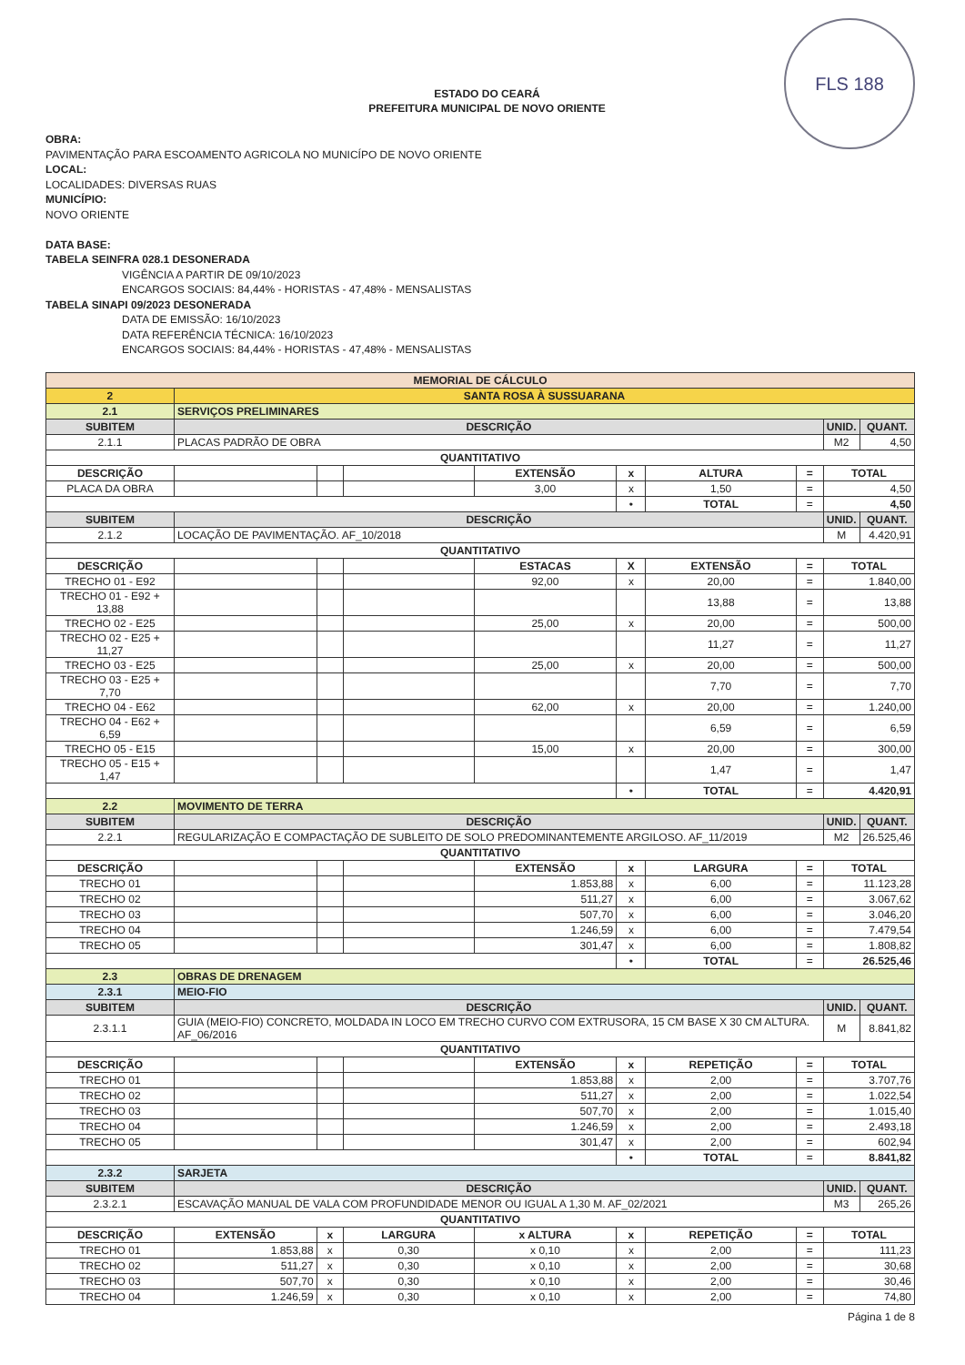FLS 188
ESTADO DO CEARÁ
PREFEITURA MUNICIPAL DE NOVO ORIENTE
OBRA:
PAVIMENTAÇÃO PARA ESCOAMENTO AGRICOLA NO MUNICÍPO DE NOVO ORIENTE
LOCAL:
LOCALIDADES: DIVERSAS RUAS
MUNICÍPIO:
NOVO ORIENTE
DATA BASE:
TABELA SEINFRA 028.1 DESONERADA
VIGÊNCIA A PARTIR DE 09/10/2023
ENCARGOS SOCIAIS: 84,44% - HORISTAS - 47,48% - MENSALISTAS
TABELA SINAPI 09/2023 DESONERADA
DATA DE EMISSÃO: 16/10/2023
DATA REFERÊNCIA TÉCNICA: 16/10/2023
ENCARGOS SOCIAIS: 84,44% - HORISTAS - 47,48% - MENSALISTAS
| MEMORIAL DE CÁLCULO | | | | | | | | | | |
| 2 | SANTA ROSA À SUSSUARANA | | | | | | | | | |
| 2.1 | SERVIÇOS PRELIMINARES | | | | | | | | | |
| SUBITEM | DESCRIÇÃO | | | | | | | | UNID. | QUANT. |
| 2.1.1 | PLACAS PADRÃO DE OBRA | | | | | | | | M2 | 4,50 |
| QUANTITATIVO | | | | | | | | | | |
| DESCRIÇÃO | | | | | EXTENSÃO | x | ALTURA | = | TOTAL | |
| PLACA DA OBRA | | | | | 3,00 | x | 1,50 | = | 4,50 | |
| | | | | | | • | TOTAL | = | 4,50 | |
| SUBITEM | DESCRIÇÃO | | | | | | | | UNID. | QUANT. |
| 2.1.2 | LOCAÇÃO DE PAVIMENTAÇÃO. AF_10/2018 | | | | | | | | M | 4.420,91 |
| QUANTITATIVO | | | | | | | | | | |
| DESCRIÇÃO | | | | | ESTACAS | X | EXTENSÃO | = | TOTAL | |
| TRECHO 01 - E92 | | | | | 92,00 | x | 20,00 | = | 1.840,00 | |
| TRECHO 01 - E92 + 13,88 | | | | | | | 13,88 | = | 13,88 | |
| TRECHO 02 - E25 | | | | | 25,00 | x | 20,00 | = | 500,00 | |
| TRECHO 02 - E25 + 11,27 | | | | | | | 11,27 | = | 11,27 | |
| TRECHO 03 - E25 | | | | | 25,00 | x | 20,00 | = | 500,00 | |
| TRECHO 03 - E25 + 7,70 | | | | | | | 7,70 | = | 7,70 | |
| TRECHO 04 - E62 | | | | | 62,00 | x | 20,00 | = | 1.240,00 | |
| TRECHO 04 - E62 + 6,59 | | | | | | | 6,59 | = | 6,59 | |
| TRECHO 05 - E15 | | | | | 15,00 | x | 20,00 | = | 300,00 | |
| TRECHO 05 - E15 + 1,47 | | | | | | | 1,47 | = | 1,47 | |
| | | | | | | • | TOTAL | = | 4.420,91 | |
| 2.2 | MOVIMENTO DE TERRA | | | | | | | | | |
| SUBITEM | DESCRIÇÃO | | | | | | | | UNID. | QUANT. |
| 2.2.1 | REGULARIZAÇÃO E COMPACTAÇÃO DE SUBLEITO DE SOLO PREDOMINANTEMENTE ARGILOSO. AF_11/2019 | | | | | | | | M2 | 26.525,46 |
| QUANTITATIVO | | | | | | | | | | |
| DESCRIÇÃO | | | | | EXTENSÃO | x | LARGURA | = | TOTAL | |
| TRECHO 01 | | | | | 1.853,88 | x | 6,00 | = | 11.123,28 | |
| TRECHO 02 | | | | | 511,27 | x | 6,00 | = | 3.067,62 | |
| TRECHO 03 | | | | | 507,70 | x | 6,00 | = | 3.046,20 | |
| TRECHO 04 | | | | | 1.246,59 | x | 6,00 | = | 7.479,54 | |
| TRECHO 05 | | | | | 301,47 | x | 6,00 | = | 1.808,82 | |
| | | | | | | • | TOTAL | = | 26.525,46 | |
| 2.3 | OBRAS DE DRENAGEM | | | | | | | | | |
| 2.3.1 | MEIO-FIO | | | | | | | | | |
| SUBITEM | DESCRIÇÃO | | | | | | | | UNID. | QUANT. |
| 2.3.1.1 | GUIA (MEIO-FIO) CONCRETO, MOLDADA IN LOCO EM TRECHO CURVO COM EXTRUSORA, 15 CM BASE X 30 CM ALTURA. AF_06/2016 | | | | | | | | M | 8.841,82 |
| QUANTITATIVO | | | | | | | | | | |
| DESCRIÇÃO | | | | | EXTENSÃO | x | REPETIÇÃO | = | TOTAL | |
| TRECHO 01 | | | | | 1.853,88 | x | 2,00 | = | 3.707,76 | |
| TRECHO 02 | | | | | 511,27 | x | 2,00 | = | 1.022,54 | |
| TRECHO 03 | | | | | 507,70 | x | 2,00 | = | 1.015,40 | |
| TRECHO 04 | | | | | 1.246,59 | x | 2,00 | = | 2.493,18 | |
| TRECHO 05 | | | | | 301,47 | x | 2,00 | = | 602,94 | |
| | | | | | | • | TOTAL | = | 8.841,82 | |
| 2.3.2 | SARJETA | | | | | | | | | |
| SUBITEM | DESCRIÇÃO | | | | | | | | UNID. | QUANT. |
| 2.3.2.1 | ESCAVAÇÃO MANUAL DE VALA COM PROFUNDIDADE MENOR OU IGUAL A 1,30 M. AF_02/2021 | | | | | | | | M3 | 265,26 |
| QUANTITATIVO | | | | | | | | | | |
| DESCRIÇÃO | | EXTENSÃO | x | LARGURA | x ALTURA | x | REPETIÇÃO | = | TOTAL | |
| TRECHO 01 | | 1.853,88 | x | 0,30 | x 0,10 | x | 2,00 | = | 111,23 | |
| TRECHO 02 | | 511,27 | x | 0,30 | x 0,10 | x | 2,00 | = | 30,68 | |
| TRECHO 03 | | 507,70 | x | 0,30 | x 0,10 | x | 2,00 | = | 30,46 | |
| TRECHO 04 | | 1.246,59 | x | 0,30 | x 0,10 | x | 2,00 | = | 74,80 | |
Página 1 de 8